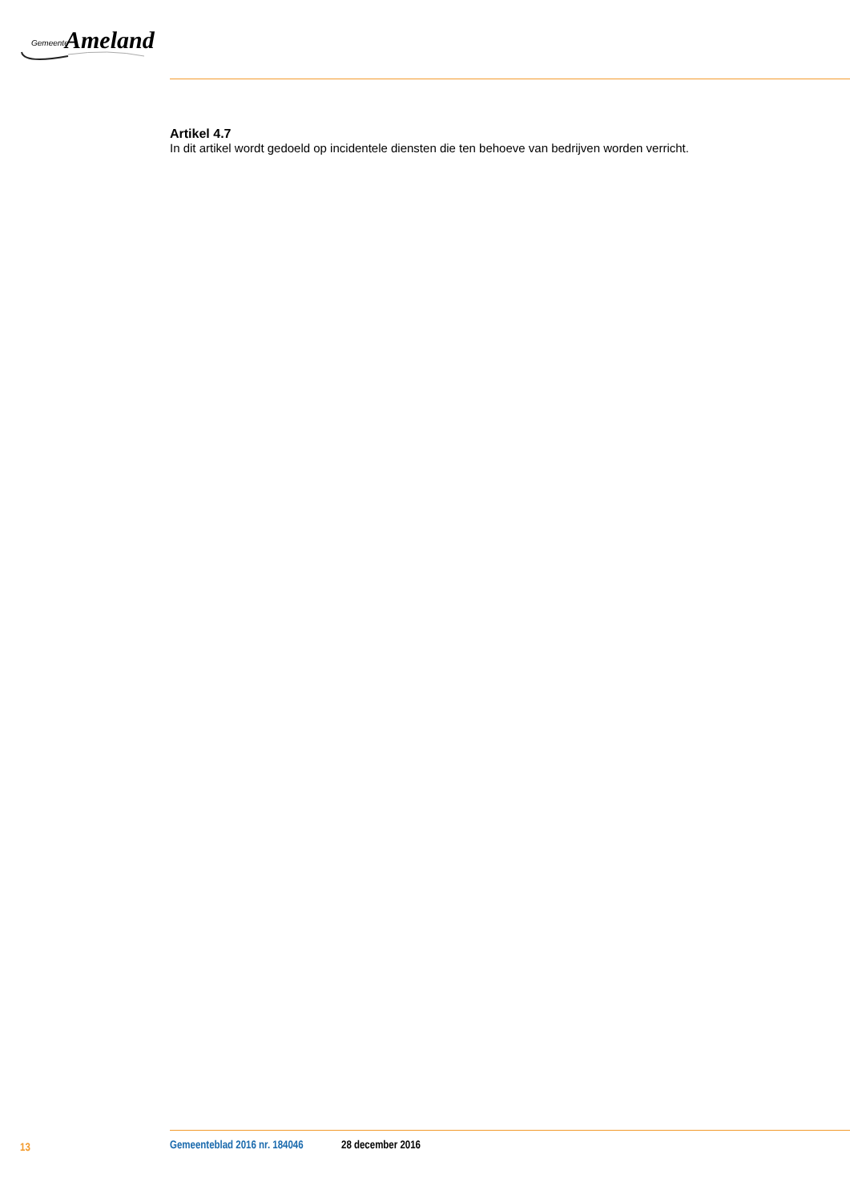Gemeente Ameland
Artikel 4.7
In dit artikel wordt gedoeld op incidentele diensten die ten behoeve van bedrijven worden verricht.
13 Gemeenteblad 2016 nr. 184046 28 december 2016